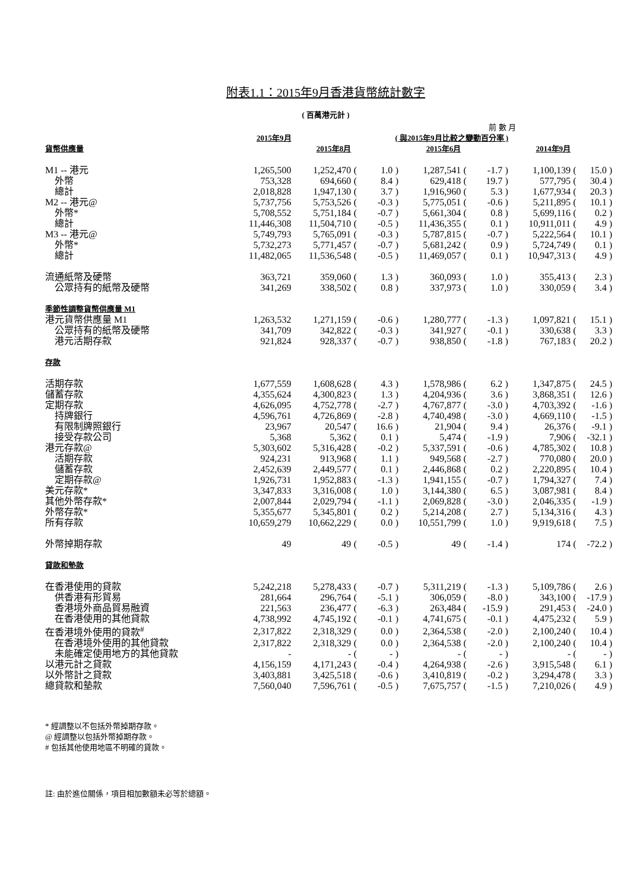附表1.1：2015年9月香港貨幣統計數字
( 百萬港元計 )
| | | | | | 前 數 月 | | | | | | | |
| | 2015年9月 | ( 與2015年9月比較之變動百分率 ) | | | | | | | | | | |
| 貨幣供應量 | | 2015年8月 | | | | 2015年6月 | | | | 2014年9月 | | |
| M1 -- 港元 | 1,265,500 | 1,252,470 | ( | 1.0 | ) | 1,287,541 | ( | -1.7 | ) | 1,100,139 | ( | 15.0 ) |
| 外幣 | 753,328 | 694,660 | ( | 8.4 | ) | 629,418 | ( | 19.7 | ) | 577,795 | ( | 30.4 ) |
| 總計 | 2,018,828 | 1,947,130 | ( | 3.7 | ) | 1,916,960 | ( | 5.3 | ) | 1,677,934 | ( | 20.3 ) |
| M2 -- 港元@ | 5,737,756 | 5,753,526 | ( | -0.3 | ) | 5,775,051 | ( | -0.6 | ) | 5,211,895 | ( | 10.1 ) |
| 外幣* | 5,708,552 | 5,751,184 | ( | -0.7 | ) | 5,661,304 | ( | 0.8 | ) | 5,699,116 | ( | 0.2 ) |
| 總計 | 11,446,308 | 11,504,710 | ( | -0.5 | ) | 11,436,355 | ( | 0.1 | ) | 10,911,011 | ( | 4.9 ) |
| M3 -- 港元@ | 5,749,793 | 5,765,091 | ( | -0.3 | ) | 5,787,815 | ( | -0.7 | ) | 5,222,564 | ( | 10.1 ) |
| 外幣* | 5,732,273 | 5,771,457 | ( | -0.7 | ) | 5,681,242 | ( | 0.9 | ) | 5,724,749 | ( | 0.1 ) |
| 總計 | 11,482,065 | 11,536,548 | ( | -0.5 | ) | 11,469,057 | ( | 0.1 | ) | 10,947,313 | ( | 4.9 ) |
| 流通紙幣及硬幣 | 363,721 | 359,060 | ( | 1.3 | ) | 360,093 | ( | 1.0 | ) | 355,413 | ( | 2.3 ) |
| 公眾持有的紙幣及硬幣 | 341,269 | 338,502 | ( | 0.8 | ) | 337,973 | ( | 1.0 | ) | 330,059 | ( | 3.4 ) |
| 季節性調整貨幣供應量 M1 | | | | | | | | | | | | |
| 港元貨幣供應量 M1 | 1,263,532 | 1,271,159 | ( | -0.6 | ) | 1,280,777 | ( | -1.3 | ) | 1,097,821 | ( | 15.1 ) |
| 公眾持有的紙幣及硬幣 | 341,709 | 342,822 | ( | -0.3 | ) | 341,927 | ( | -0.1 | ) | 330,638 | ( | 3.3 ) |
| 港元活期存款 | 921,824 | 928,337 | ( | -0.7 | ) | 938,850 | ( | -1.8 | ) | 767,183 | ( | 20.2 ) |
| 存款 | | | | | | | | | | | | |
| 活期存款 | 1,677,559 | 1,608,628 | ( | 4.3 | ) | 1,578,986 | ( | 6.2 | ) | 1,347,875 | ( | 24.5 ) |
| 儲蓄存款 | 4,355,624 | 4,300,823 | ( | 1.3 | ) | 4,204,936 | ( | 3.6 | ) | 3,868,351 | ( | 12.6 ) |
| 定期存款 | 4,626,095 | 4,752,778 | ( | -2.7 | ) | 4,767,877 | ( | -3.0 | ) | 4,703,392 | ( | -1.6 ) |
| 持牌銀行 | 4,596,761 | 4,726,869 | ( | -2.8 | ) | 4,740,498 | ( | -3.0 | ) | 4,669,110 | ( | -1.5 ) |
| 有限制牌照銀行 | 23,967 | 20,547 | ( | 16.6 | ) | 21,904 | ( | 9.4 | ) | 26,376 | ( | -9.1 ) |
| 接受存款公司 | 5,368 | 5,362 | ( | 0.1 | ) | 5,474 | ( | -1.9 | ) | 7,906 | ( | -32.1 ) |
| 港元存款@ | 5,303,602 | 5,316,428 | ( | -0.2 | ) | 5,337,591 | ( | -0.6 | ) | 4,785,302 | ( | 10.8 ) |
| 活期存款 | 924,231 | 913,968 | ( | 1.1 | ) | 949,568 | ( | -2.7 | ) | 770,080 | ( | 20.0 ) |
| 儲蓄存款 | 2,452,639 | 2,449,577 | ( | 0.1 | ) | 2,446,868 | ( | 0.2 | ) | 2,220,895 | ( | 10.4 ) |
| 定期存款@ | 1,926,731 | 1,952,883 | ( | -1.3 | ) | 1,941,155 | ( | -0.7 | ) | 1,794,327 | ( | 7.4 ) |
| 美元存款* | 3,347,833 | 3,316,008 | ( | 1.0 | ) | 3,144,380 | ( | 6.5 | ) | 3,087,981 | ( | 8.4 ) |
| 其他外幣存款* | 2,007,844 | 2,029,794 | ( | -1.1 | ) | 2,069,828 | ( | -3.0 | ) | 2,046,335 | ( | -1.9 ) |
| 外幣存款* | 5,355,677 | 5,345,801 | ( | 0.2 | ) | 5,214,208 | ( | 2.7 | ) | 5,134,316 | ( | 4.3 ) |
| 所有存款 | 10,659,279 | 10,662,229 | ( | 0.0 | ) | 10,551,799 | ( | 1.0 | ) | 9,919,618 | ( | 7.5 ) |
| 外幣掉期存款 | 49 | 49 | ( | -0.5 | ) | 49 | ( | -1.4 | ) | 174 | ( | -72.2 ) |
| 貸款和墊款 | | | | | | | | | | | | |
| 在香港使用的貸款 | 5,242,218 | 5,278,433 | ( | -0.7 | ) | 5,311,219 | ( | -1.3 | ) | 5,109,786 | ( | 2.6 ) |
| 供香港有形貿易 | 281,664 | 296,764 | ( | -5.1 | ) | 306,059 | ( | -8.0 | ) | 343,100 | ( | -17.9 ) |
| 香港境外商品貿易融資 | 221,563 | 236,477 | ( | -6.3 | ) | 263,484 | ( | -15.9 | ) | 291,453 | ( | -24.0 ) |
| 在香港使用的其他貸款 | 4,738,992 | 4,745,192 | ( | -0.1 | ) | 4,741,675 | ( | -0.1 | ) | 4,475,232 | ( | 5.9 ) |
| 在香港境外使用的貸款<sup>#</sup> | 2,317,822 | 2,318,329 | ( | 0.0 | ) | 2,364,538 | ( | -2.0 | ) | 2,100,240 | ( | 10.4 ) |
| 在香港境外使用的其他貸款 | 2,317,822 | 2,318,329 | ( | 0.0 | ) | 2,364,538 | ( | -2.0 | ) | 2,100,240 | ( | 10.4 ) |
| 未能確定使用地方的其他貸款 | - | - | ( | - | ) | - | ( | - | ) | - | ( | - ) |
| 以港元計之貸款 | 4,156,159 | 4,171,243 | ( | -0.4 | ) | 4,264,938 | ( | -2.6 | ) | 3,915,548 | ( | 6.1 ) |
| 以外幣計之貸款 | 3,403,881 | 3,425,518 | ( | -0.6 | ) | 3,410,819 | ( | -0.2 | ) | 3,294,478 | ( | 3.3 ) |
| 總貸款和墊款 | 7,560,040 | 7,596,761 | ( | -0.5 | ) | 7,675,757 | ( | -1.5 | ) | 7,210,026 | ( | 4.9 ) |
* 經調整以不包括外幣掉期存款。
@ 經調整以包括外幣掉期存款。
# 包括其他使用地區不明確的貸款。
註: 由於進位關係，項目相加數額未必等於總額。